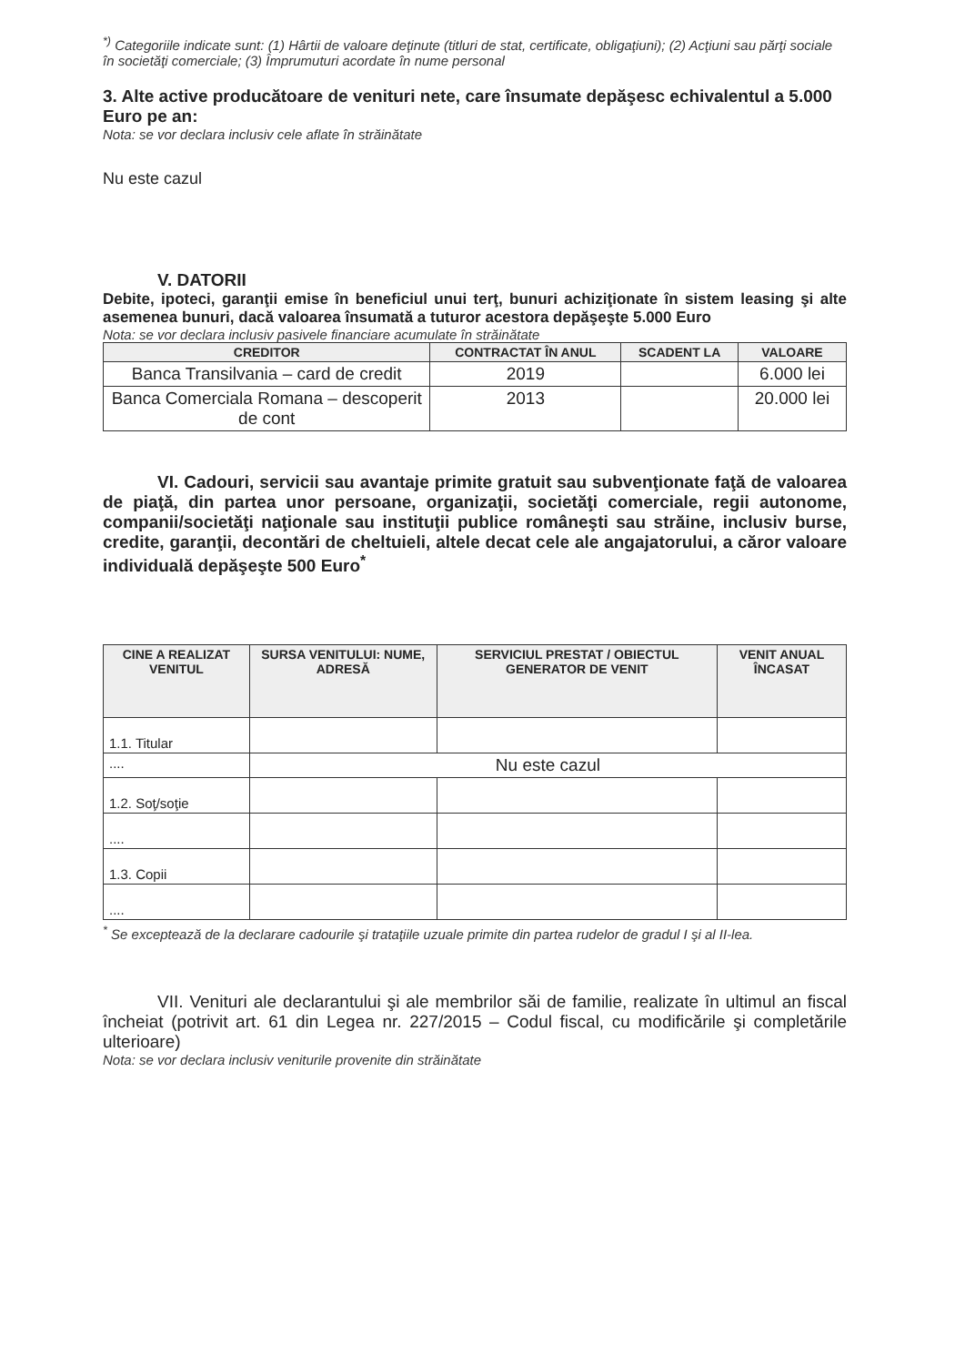<sup>*)</sup> Categoriile indicate sunt: (1) Hârtii de valoare deţinute (titluri de stat, certificate, obligaţiuni); (2) Acţiuni sau părţi sociale în societăţi comerciale; (3) Împrumuturi acordate în nume personal
3. Alte active producătoare de venituri nete, care însumate depăşesc echivalentul a 5.000 Euro pe an:
Nota: se vor declara inclusiv cele aflate în străinătate
Nu este cazul
V. DATORII
Debite, ipoteci, garanţii emise în beneficiul unui terţ, bunuri achiziţionate în sistem leasing şi alte asemenea bunuri, dacă valoarea însumată a tuturor acestora depăşeşte 5.000 Euro
Nota: se vor declara inclusiv pasivele financiare acumulate în străinătate
| CREDITOR | CONTRACTAT ÎN ANUL | SCADENT LA | VALOARE |
| --- | --- | --- | --- |
| Banca Transilvania – card de credit | 2019 | | 6.000 lei |
| Banca Comerciala Romana – descoperit de cont | 2013 | | 20.000 lei |
VI. Cadouri, servicii sau avantaje primite gratuit sau subvenţionate faţă de valoarea de piaţă, din partea unor persoane, organizaţii, societăţi comerciale, regii autonome, companii/societăţi naţionale sau instituţii publice româneşti sau străine, inclusiv burse, credite, garanţii, decontări de cheltuieli, altele decat cele ale angajatorului, a căror valoare individuală depăşeşte 500 Euro<sup>*</sup>
| CINE A REALIZAT VENITUL | SURSA VENITULUI: NUME, ADRESĂ | SERVICIUL PRESTAT / OBIECTUL GENERATOR DE VENIT | VENIT ANUAL ÎNCASAT |
| --- | --- | --- | --- |
| 1.1. Titular | | | |
| .... | Nu este cazul | | |
| 1.2. Soţ/soţie | | | |
| .... | | | |
| 1.3. Copii | | | |
| .... | | | |
<sup>*</sup> Se exceptează de la declarare cadourile şi trataţiile uzuale primite din partea rudelor de gradul I şi al II-lea.
VII. Venituri ale declarantului şi ale membrilor săi de familie, realizate în ultimul an fiscal încheiat (potrivit art. 61 din Legea nr. 227/2015 – Codul fiscal, cu modificările şi completările ulterioare)
Nota: se vor declara inclusiv veniturile provenite din străinătate